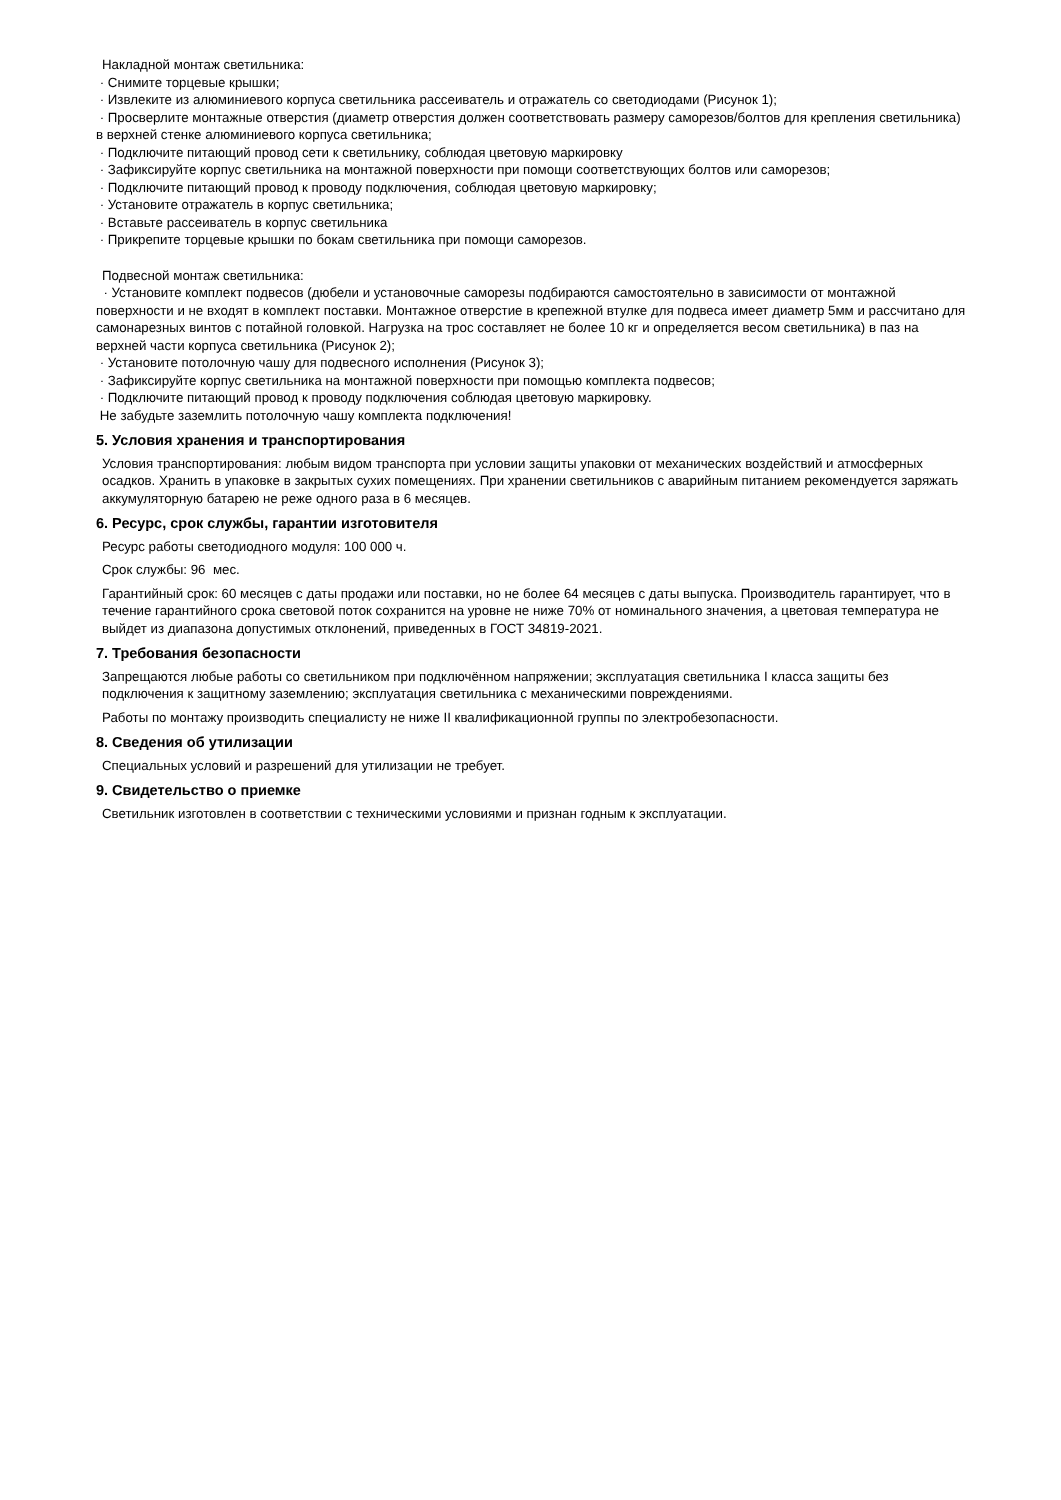Накладной монтаж светильника:
· Снимите торцевые крышки;
· Извлеките из алюминиевого корпуса светильника рассеиватель и отражатель со светодиодами (Рисунок 1);
· Просверлите монтажные отверстия (диаметр отверстия должен соответствовать размеру саморезов/болтов для крепления светильника) в верхней стенке алюминиевого корпуса светильника;
· Подключите питающий провод сети к светильнику, соблюдая цветовую маркировку
· Зафиксируйте корпус светильника на монтажной поверхности при помощи соответствующих болтов или саморезов;
· Подключите питающий провод к проводу подключения, соблюдая цветовую маркировку;
· Установите отражатель в корпус светильника;
· Вставьте рассеиватель в корпус светильника
· Прикрепите торцевые крышки по бокам светильника при помощи саморезов.
Подвесной монтаж светильника:
· Установите комплект подвесов (дюбели и установочные саморезы подбираются самостоятельно в зависимости от монтажной поверхности и не входят в комплект поставки. Монтажное отверстие в крепежной втулке для подвеса имеет диаметр 5мм и рассчитано для самонарезных винтов с потайной головкой. Нагрузка на трос составляет не более 10 кг и определяется весом светильника) в паз на верхней части корпуса светильника (Рисунок 2);
· Установите потолочную чашу для подвесного исполнения (Рисунок 3);
· Зафиксируйте корпус светильника на монтажной поверхности при помощью комплекта подвесов;
· Подключите питающий провод к проводу подключения соблюдая цветовую маркировку.
Не забудьте заземлить потолочную чашу комплекта подключения!
5. Условия хранения и транспортирования
Условия транспортирования: любым видом транспорта при условии защиты упаковки от механических воздействий и атмосферных осадков. Хранить в упаковке в закрытых сухих помещениях. При хранении светильников с аварийным питанием рекомендуется заряжать аккумуляторную батарею не реже одного раза в 6 месяцев.
6. Ресурс, срок службы, гарантии изготовителя
Ресурс работы светодиодного модуля: 100 000 ч.
Срок службы: 96 мес.
Гарантийный срок: 60 месяцев с даты продажи или поставки, но не более 64 месяцев с даты выпуска. Производитель гарантирует, что в течение гарантийного срока световой поток сохранится на уровне не ниже 70% от номинального значения, а цветовая температура не выйдет из диапазона допустимых отклонений, приведенных в ГОСТ 34819-2021.
7. Требования безопасности
Запрещаются любые работы со светильником при подключённом напряжении; эксплуатация светильника I класса защиты без подключения к защитному заземлению; эксплуатация светильника с механическими повреждениями.
Работы по монтажу производить специалисту не ниже II квалификационной группы по электробезопасности.
8. Сведения об утилизации
Специальных условий и разрешений для утилизации не требует.
9. Свидетельство о приемке
Светильник изготовлен в соответствии с техническими условиями и признан годным к эксплуатации.